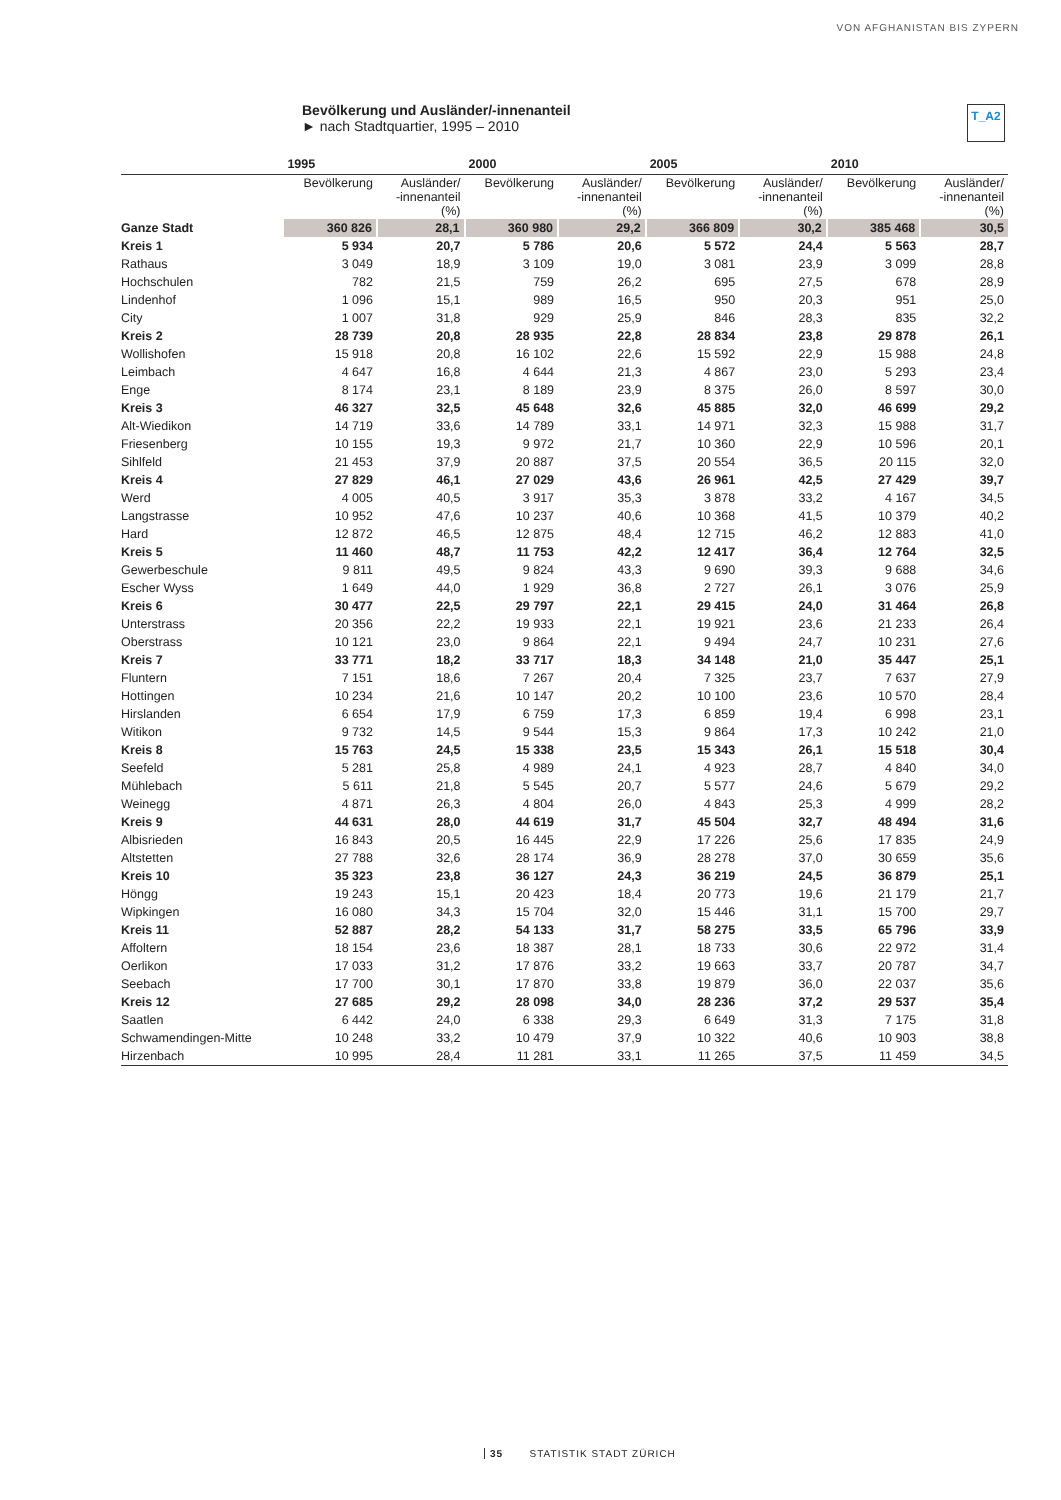VON AFGHANISTAN BIS ZYPERN
Bevölkerung und Ausländer/-innenanteil
► nach Stadtquartier, 1995 – 2010
T_A2
| | 1995 | | 2000 | | 2005 | | 2010 | |
| --- | --- | --- | --- | --- | --- | --- | --- | --- |
| | Bevölkerung | Ausländer/ -innenanteil (%) | Bevölkerung | Ausländer/ -innenanteil (%) | Bevölkerung | Ausländer/ -innenanteil (%) | Bevölkerung | Ausländer/ -innenanteil (%) |
| Ganze Stadt | 360 826 | 28,1 | 360 980 | 29,2 | 366 809 | 30,2 | 385 468 | 30,5 |
| Kreis 1 | 5 934 | 20,7 | 5 786 | 20,6 | 5 572 | 24,4 | 5 563 | 28,7 |
| Rathaus | 3 049 | 18,9 | 3 109 | 19,0 | 3 081 | 23,9 | 3 099 | 28,8 |
| Hochschulen | 782 | 21,5 | 759 | 26,2 | 695 | 27,5 | 678 | 28,9 |
| Lindenhof | 1 096 | 15,1 | 989 | 16,5 | 950 | 20,3 | 951 | 25,0 |
| City | 1 007 | 31,8 | 929 | 25,9 | 846 | 28,3 | 835 | 32,2 |
| Kreis 2 | 28 739 | 20,8 | 28 935 | 22,8 | 28 834 | 23,8 | 29 878 | 26,1 |
| Wollishofen | 15 918 | 20,8 | 16 102 | 22,6 | 15 592 | 22,9 | 15 988 | 24,8 |
| Leimbach | 4 647 | 16,8 | 4 644 | 21,3 | 4 867 | 23,0 | 5 293 | 23,4 |
| Enge | 8 174 | 23,1 | 8 189 | 23,9 | 8 375 | 26,0 | 8 597 | 30,0 |
| Kreis 3 | 46 327 | 32,5 | 45 648 | 32,6 | 45 885 | 32,0 | 46 699 | 29,2 |
| Alt-Wiedikon | 14 719 | 33,6 | 14 789 | 33,1 | 14 971 | 32,3 | 15 988 | 31,7 |
| Friesenberg | 10 155 | 19,3 | 9 972 | 21,7 | 10 360 | 22,9 | 10 596 | 20,1 |
| Sihlfeld | 21 453 | 37,9 | 20 887 | 37,5 | 20 554 | 36,5 | 20 115 | 32,0 |
| Kreis 4 | 27 829 | 46,1 | 27 029 | 43,6 | 26 961 | 42,5 | 27 429 | 39,7 |
| Werd | 4 005 | 40,5 | 3 917 | 35,3 | 3 878 | 33,2 | 4 167 | 34,5 |
| Langstrasse | 10 952 | 47,6 | 10 237 | 40,6 | 10 368 | 41,5 | 10 379 | 40,2 |
| Hard | 12 872 | 46,5 | 12 875 | 48,4 | 12 715 | 46,2 | 12 883 | 41,0 |
| Kreis 5 | 11 460 | 48,7 | 11 753 | 42,2 | 12 417 | 36,4 | 12 764 | 32,5 |
| Gewerbeschule | 9 811 | 49,5 | 9 824 | 43,3 | 9 690 | 39,3 | 9 688 | 34,6 |
| Escher Wyss | 1 649 | 44,0 | 1 929 | 36,8 | 2 727 | 26,1 | 3 076 | 25,9 |
| Kreis 6 | 30 477 | 22,5 | 29 797 | 22,1 | 29 415 | 24,0 | 31 464 | 26,8 |
| Unterstrass | 20 356 | 22,2 | 19 933 | 22,1 | 19 921 | 23,6 | 21 233 | 26,4 |
| Oberstrass | 10 121 | 23,0 | 9 864 | 22,1 | 9 494 | 24,7 | 10 231 | 27,6 |
| Kreis 7 | 33 771 | 18,2 | 33 717 | 18,3 | 34 148 | 21,0 | 35 447 | 25,1 |
| Fluntern | 7 151 | 18,6 | 7 267 | 20,4 | 7 325 | 23,7 | 7 637 | 27,9 |
| Hottingen | 10 234 | 21,6 | 10 147 | 20,2 | 10 100 | 23,6 | 10 570 | 28,4 |
| Hirslanden | 6 654 | 17,9 | 6 759 | 17,3 | 6 859 | 19,4 | 6 998 | 23,1 |
| Witikon | 9 732 | 14,5 | 9 544 | 15,3 | 9 864 | 17,3 | 10 242 | 21,0 |
| Kreis 8 | 15 763 | 24,5 | 15 338 | 23,5 | 15 343 | 26,1 | 15 518 | 30,4 |
| Seefeld | 5 281 | 25,8 | 4 989 | 24,1 | 4 923 | 28,7 | 4 840 | 34,0 |
| Mühlebach | 5 611 | 21,8 | 5 545 | 20,7 | 5 577 | 24,6 | 5 679 | 29,2 |
| Weinegg | 4 871 | 26,3 | 4 804 | 26,0 | 4 843 | 25,3 | 4 999 | 28,2 |
| Kreis 9 | 44 631 | 28,0 | 44 619 | 31,7 | 45 504 | 32,7 | 48 494 | 31,6 |
| Albisrieden | 16 843 | 20,5 | 16 445 | 22,9 | 17 226 | 25,6 | 17 835 | 24,9 |
| Altstetten | 27 788 | 32,6 | 28 174 | 36,9 | 28 278 | 37,0 | 30 659 | 35,6 |
| Kreis 10 | 35 323 | 23,8 | 36 127 | 24,3 | 36 219 | 24,5 | 36 879 | 25,1 |
| Höngg | 19 243 | 15,1 | 20 423 | 18,4 | 20 773 | 19,6 | 21 179 | 21,7 |
| Wipkingen | 16 080 | 34,3 | 15 704 | 32,0 | 15 446 | 31,1 | 15 700 | 29,7 |
| Kreis 11 | 52 887 | 28,2 | 54 133 | 31,7 | 58 275 | 33,5 | 65 796 | 33,9 |
| Affoltern | 18 154 | 23,6 | 18 387 | 28,1 | 18 733 | 30,6 | 22 972 | 31,4 |
| Oerlikon | 17 033 | 31,2 | 17 876 | 33,2 | 19 663 | 33,7 | 20 787 | 34,7 |
| Seebach | 17 700 | 30,1 | 17 870 | 33,8 | 19 879 | 36,0 | 22 037 | 35,6 |
| Kreis 12 | 27 685 | 29,2 | 28 098 | 34,0 | 28 236 | 37,2 | 29 537 | 35,4 |
| Saatlen | 6 442 | 24,0 | 6 338 | 29,3 | 6 649 | 31,3 | 7 175 | 31,8 |
| Schwamendingen-Mitte | 10 248 | 33,2 | 10 479 | 37,9 | 10 322 | 40,6 | 10 903 | 38,8 |
| Hirzenbach | 10 995 | 28,4 | 11 281 | 33,1 | 11 265 | 37,5 | 11 459 | 34,5 |
35 STATISTIK STADT ZÜRICH